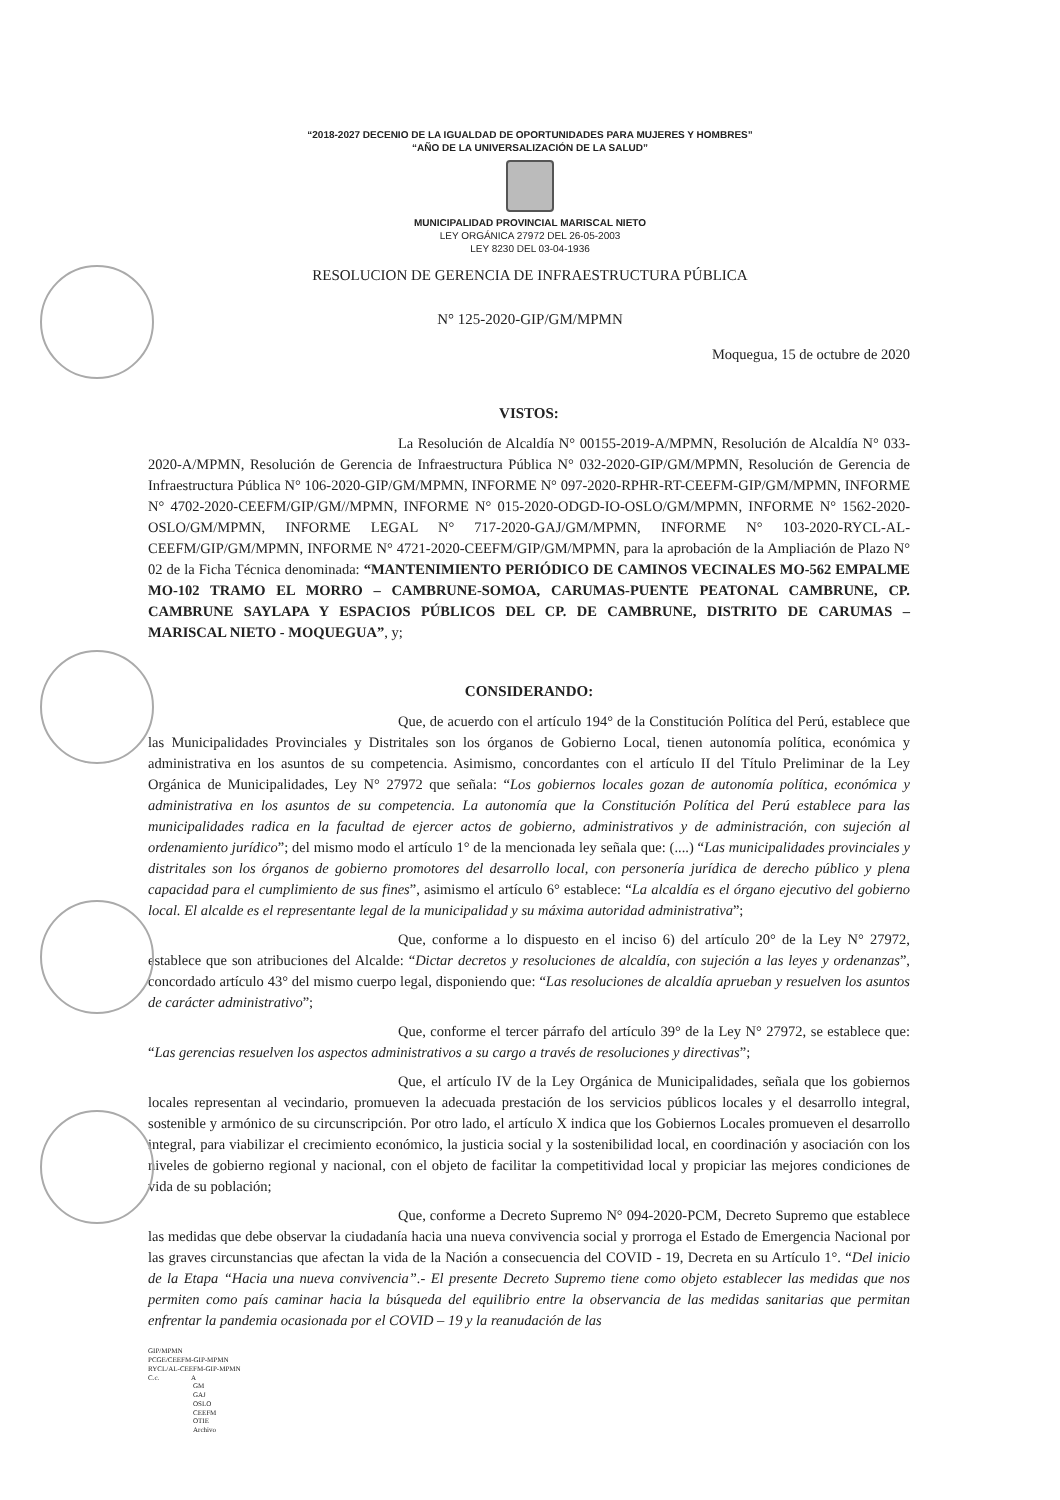“2018-2027 DECENIO DE LA IGUALDAD DE OPORTUNIDADES PARA MUJERES Y HOMBRES”
“AÑO DE LA UNIVERSALIZACIÓN DE LA SALUD”
MUNICIPALIDAD PROVINCIAL MARISCAL NIETO
LEY ORGÁNICA 27972 DEL 26-05-2003
LEY 8230 DEL 03-04-1936
RESOLUCION DE GERENCIA DE INFRAESTRUCTURA PÚBLICA
N° 125-2020-GIP/GM/MPMN
Moquegua, 15 de octubre de 2020
VISTOS:
La Resolución de Alcaldía N° 00155-2019-A/MPMN, Resolución de Alcaldía N° 033-2020-A/MPMN, Resolución de Gerencia de Infraestructura Pública N° 032-2020-GIP/GM/MPMN, Resolución de Gerencia de Infraestructura Pública N° 106-2020-GIP/GM/MPMN, INFORME N° 097-2020-RPHR-RT-CEEFM-GIP/GM/MPMN, INFORME N° 4702-2020-CEEFM/GIP/GM//MPMN, INFORME N° 015-2020-ODGD-IO-OSLO/GM/MPMN, INFORME N° 1562-2020-OSLO/GM/MPMN, INFORME LEGAL N° 717-2020-GAJ/GM/MPMN, INFORME N° 103-2020-RYCL-AL-CEEFM/GIP/GM/MPMN, INFORME N° 4721-2020-CEEFM/GIP/GM/MPMN, para la aprobación de la Ampliación de Plazo N° 02 de la Ficha Técnica denominada: “MANTENIMIENTO PERIÓDICO DE CAMINOS VECINALES MO-562 EMPALME MO-102 TRAMO EL MORRO – CAMBRUNE-SOMOA, CARUMAS-PUENTE PEATONAL CAMBRUNE, CP. CAMBRUNE SAYLAPA Y ESPACIOS PÚBLICOS DEL CP. DE CAMBRUNE, DISTRITO DE CARUMAS – MARISCAL NIETO - MOQUEGUA”, y;
CONSIDERANDO:
Que, de acuerdo con el artículo 194° de la Constitución Política del Perú, establece que las Municipalidades Provinciales y Distritales son los órganos de Gobierno Local, tienen autonomía política, económica y administrativa en los asuntos de su competencia. Asimismo, concordantes con el artículo II del Título Preliminar de la Ley Orgánica de Municipalidades, Ley N° 27972 que señala: “Los gobiernos locales gozan de autonomía política, económica y administrativa en los asuntos de su competencia. La autonomía que la Constitución Política del Perú establece para las municipalidades radica en la facultad de ejercer actos de gobierno, administrativos y de administración, con sujeción al ordenamiento jurídico”; del mismo modo el artículo 1° de la mencionada ley señala que: (....) “Las municipalidades provinciales y distritales son los órganos de gobierno promotores del desarrollo local, con personería jurídica de derecho público y plena capacidad para el cumplimiento de sus fines”, asimismo el artículo 6° establece: “La alcaldía es el órgano ejecutivo del gobierno local. El alcalde es el representante legal de la municipalidad y su máxima autoridad administrativa”;
Que, conforme a lo dispuesto en el inciso 6) del artículo 20° de la Ley N° 27972, establece que son atribuciones del Alcalde: “Dictar decretos y resoluciones de alcaldía, con sujeción a las leyes y ordenanzas”, concordado artículo 43° del mismo cuerpo legal, disponiendo que: “Las resoluciones de alcaldía aprueban y resuelven los asuntos de carácter administrativo”;
Que, conforme el tercer párrafo del artículo 39° de la Ley N° 27972, se establece que: “Las gerencias resuelven los aspectos administrativos a su cargo a través de resoluciones y directivas”;
Que, el artículo IV de la Ley Orgánica de Municipalidades, señala que los gobiernos locales representan al vecindario, promueven la adecuada prestación de los servicios públicos locales y el desarrollo integral, sostenible y armónico de su circunscripción. Por otro lado, el artículo X indica que los Gobiernos Locales promueven el desarrollo integral, para viabilizar el crecimiento económico, la justicia social y la sostenibilidad local, en coordinación y asociación con los niveles de gobierno regional y nacional, con el objeto de facilitar la competitividad local y propiciar las mejores condiciones de vida de su población;
Que, conforme a Decreto Supremo N° 094-2020-PCM, Decreto Supremo que establece las medidas que debe observar la ciudadanía hacia una nueva convivencia social y prorroga el Estado de Emergencia Nacional por las graves circunstancias que afectan la vida de la Nación a consecuencia del COVID - 19, Decreta en su Artículo 1°. “Del inicio de la Etapa “Hacia una nueva convivencia”.- El presente Decreto Supremo tiene como objeto establecer las medidas que nos permiten como país caminar hacia la búsqueda del equilibrio entre la observancia de las medidas sanitarias que permitan enfrentar la pandemia ocasionada por el COVID – 19 y la reanudación de las
GIP/MPMN
PCGE/CEEFM-GIP-MPMN
RYCL/AL-CEEFM-GIP-MPMN
C.c. A
GM
GAJ
OSLO
CEEFM
OTIE
Archivo